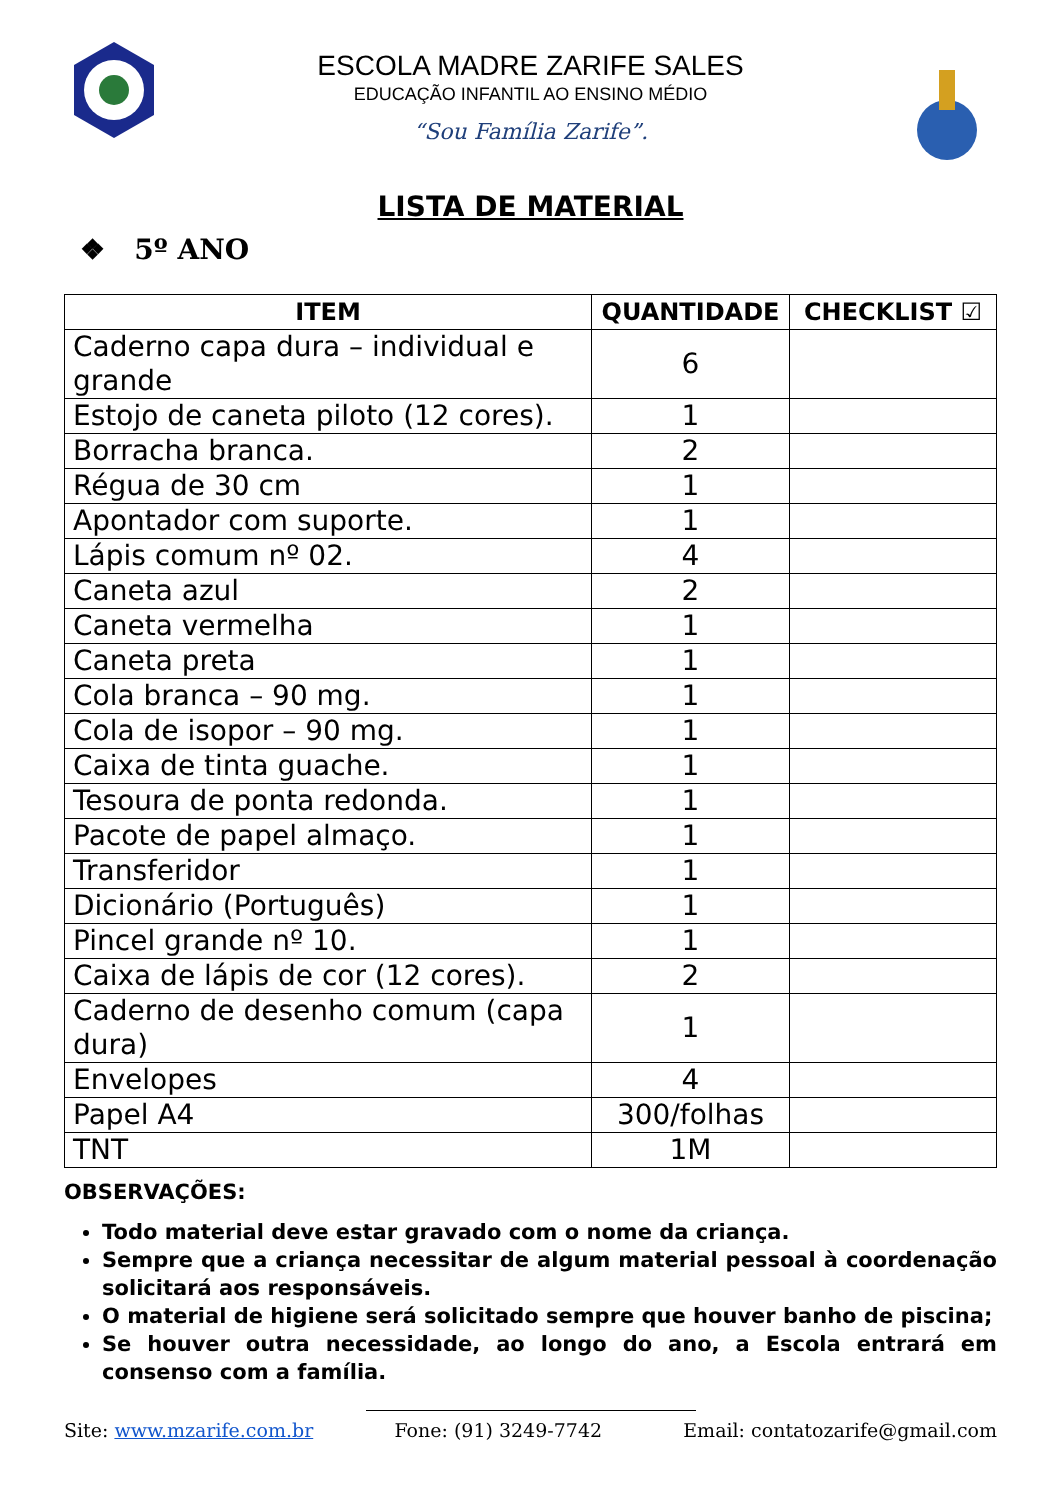ESCOLA MADRE ZARIFE SALES
EDUCAÇÃO INFANTIL AO ENSINO MÉDIO
“Sou Família Zarife”.
LISTA DE MATERIAL
❖ 5º ANO
| ITEM | QUANTIDADE | CHECKLIST ☑ |
| --- | --- | --- |
| Caderno capa dura – individual e grande | 6 | |
| Estojo de caneta piloto (12 cores). | 1 | |
| Borracha branca. | 2 | |
| Régua de 30 cm | 1 | |
| Apontador com suporte. | 1 | |
| Lápis comum nº 02. | 4 | |
| Caneta azul | 2 | |
| Caneta vermelha | 1 | |
| Caneta preta | 1 | |
| Cola branca – 90 mg. | 1 | |
| Cola de isopor – 90 mg. | 1 | |
| Caixa de tinta guache. | 1 | |
| Tesoura de ponta redonda. | 1 | |
| Pacote de papel almaço. | 1 | |
| Transferidor | 1 | |
| Dicionário (Português) | 1 | |
| Pincel grande nº 10. | 1 | |
| Caixa de lápis de cor (12 cores). | 2 | |
| Caderno de desenho comum (capa dura) | 1 | |
| Envelopes | 4 | |
| Papel A4 | 300/folhas | |
| TNT | 1M | |
OBSERVAÇÕES:
Todo material deve estar gravado com o nome da criança.
Sempre que a criança necessitar de algum material pessoal à coordenação solicitará aos responsáveis.
O material de higiene será solicitado sempre que houver banho de piscina;
Se houver outra necessidade, ao longo do ano, a Escola entrará em consenso com a família.
Site: www.mzarife.com.br Fone: (91) 3249-7742 Email: contatozarife@gmail.com